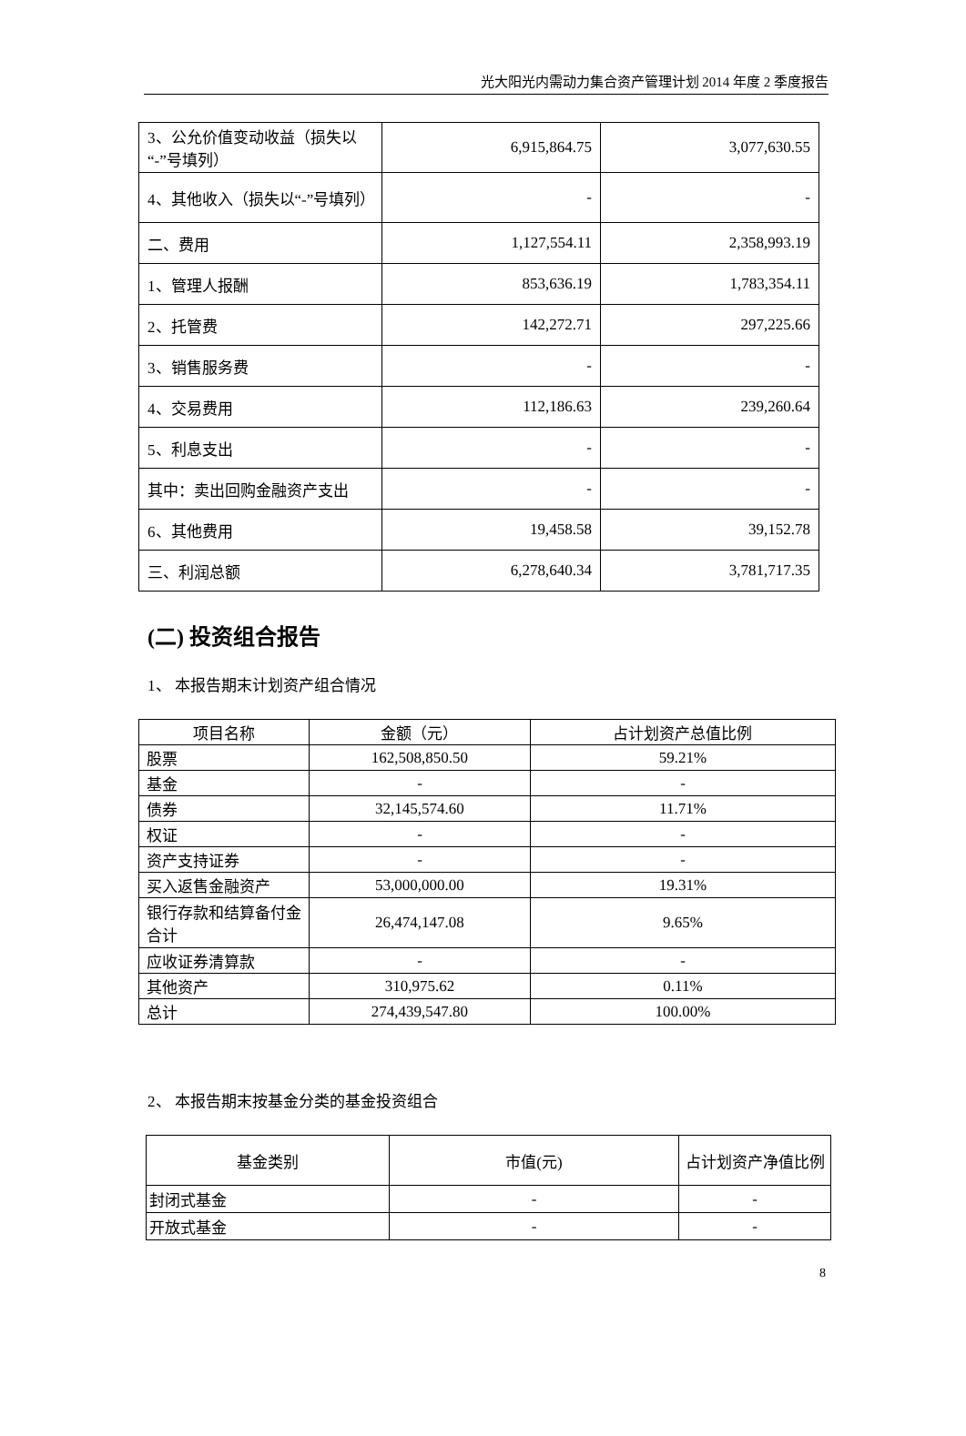光大阳光内需动力集合资产管理计划 2014 年度 2 季度报告
| 3、公允价值变动收益（损失以“-”号填列） | 6,915,864.75 | 3,077,630.55 |
| 4、其他收入（损失以“-”号填列） | - | - |
| 二、费用 | 1,127,554.11 | 2,358,993.19 |
| 1、管理人报酬 | 853,636.19 | 1,783,354.11 |
| 2、托管费 | 142,272.71 | 297,225.66 |
| 3、销售服务费 | - | - |
| 4、交易费用 | 112,186.63 | 239,260.64 |
| 5、利息支出 | - | - |
| 其中：卖出回购金融资产支出 | - | - |
| 6、其他费用 | 19,458.58 | 39,152.78 |
| 三、利润总额 | 6,278,640.34 | 3,781,717.35 |
(二) 投资组合报告
1、 本报告期末计划资产组合情况
| 项目名称 | 金额（元） | 占计划资产总值比例 |
| --- | --- | --- |
| 股票 | 162,508,850.50 | 59.21% |
| 基金 | - | - |
| 债券 | 32,145,574.60 | 11.71% |
| 权证 | - | - |
| 资产支持证券 | - | - |
| 买入返售金融资产 | 53,000,000.00 | 19.31% |
| 银行存款和结算备付金合计 | 26,474,147.08 | 9.65% |
| 应收证券清算款 | - | - |
| 其他资产 | 310,975.62 | 0.11% |
| 总计 | 274,439,547.80 | 100.00% |
2、 本报告期末按基金分类的基金投资组合
| 基金类别 | 市值(元) | 占计划资产净值比例 |
| --- | --- | --- |
| 封闭式基金 | - | - |
| 开放式基金 | - | - |
8